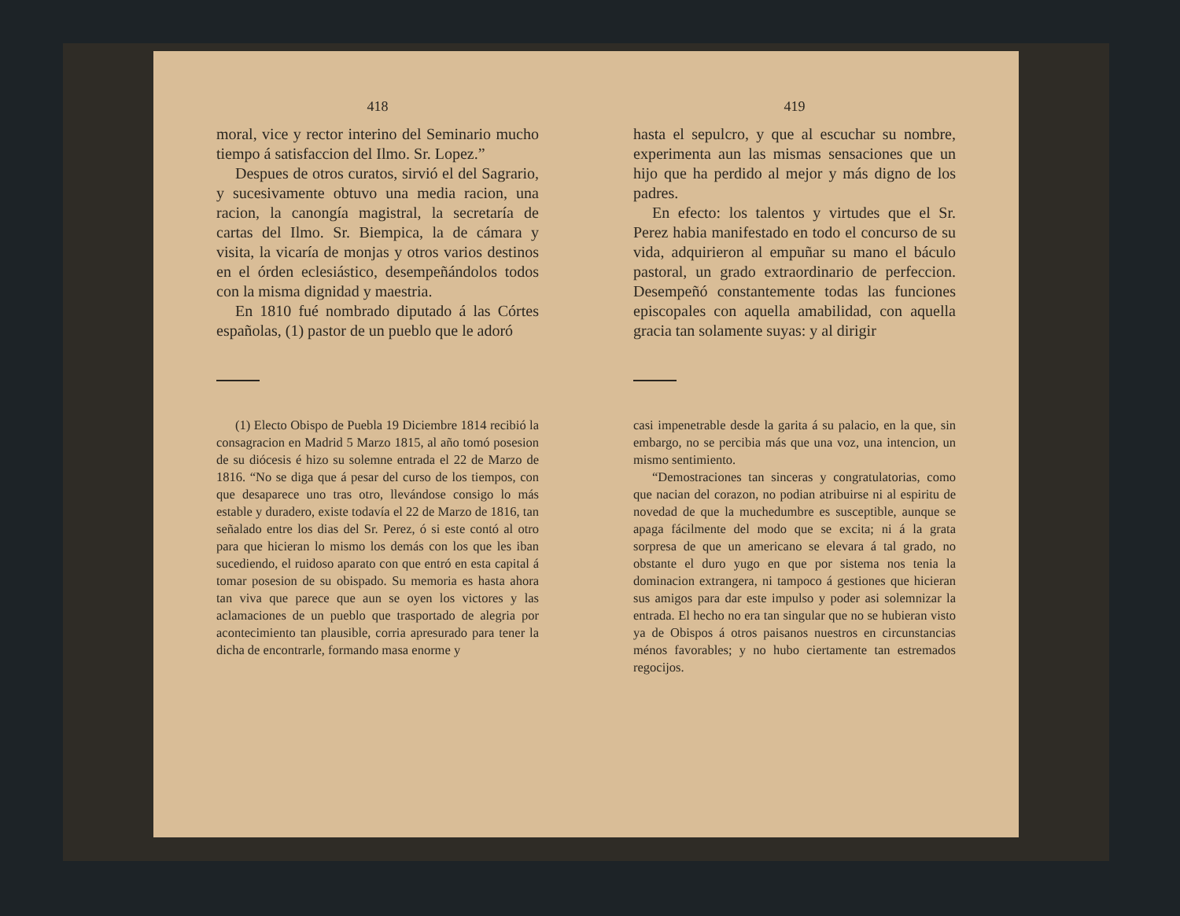418
moral, vice y rector interino del Seminario mucho tiempo á satisfaccion del Ilmo. Sr. Lopez.”
Despues de otros curatos, sirvió el del Sagrario, y sucesivamente obtuvo una media racion, una racion, la canongía magistral, la secretaría de cartas del Ilmo. Sr. Biempica, la de cámara y visita, la vicaría de monjas y otros varios destinos en el órden eclesiástico, desempeñándolos todos con la misma dignidad y maestria.
En 1810 fué nombrado diputado á las Córtes españolas, (1) pastor de un pueblo que le adoró
(1) Electo Obispo de Puebla 19 Diciembre 1814 recibió la consagracion en Madrid 5 Marzo 1815, al año tomó posesion de su diócesis é hizo su solemne entrada el 22 de Marzo de 1816. “No se diga que á pesar del curso de los tiempos, con que desaparece uno tras otro, llevándose consigo lo más estable y duradero, existe todavía el 22 de Marzo de 1816, tan señalado entre los dias del Sr. Perez, ó si este contó al otro para que hicieran lo mismo los demás con los que les iban sucediendo, el ruidoso aparato con que entró en esta capital á tomar posesion de su obispado. Su memoria es hasta ahora tan viva que parece que aun se oyen los victores y las aclamaciones de un pueblo que trasportado de alegria por acontecimiento tan plausible, corria apresurado para tener la dicha de encontrarle, formando masa enorme y
419
hasta el sepulcro, y que al escuchar su nombre, experimenta aun las mismas sensaciones que un hijo que ha perdido al mejor y más digno de los padres.
En efecto: los talentos y virtudes que el Sr. Perez habia manifestado en todo el concurso de su vida, adquirieron al empuñar su mano el báculo pastoral, un grado extraordinario de perfeccion. Desempeñó constantemente todas las funciones episcopales con aquella amabilidad, con aquella gracia tan solamente suyas: y al dirigir
casi impenetrable desde la garita á su palacio, en la que, sin embargo, no se percibia más que una voz, una intencion, un mismo sentimiento.
“Demostraciones tan sinceras y congratulatorias, como que nacian del corazon, no podian atribuirse ni al espiritu de novedad de que la muchedumbre es susceptible, aunque se apaga fácilmente del modo que se excita; ni á la grata sorpresa de que un americano se elevara á tal grado, no obstante el duro yugo en que por sistema nos tenia la dominacion extrangera, ni tampoco á gestiones que hicieran sus amigos para dar este impulso y poder asi solemnizar la entrada. El hecho no era tan singular que no se hubieran visto ya de Obispos á otros paisanos nuestros en circunstancias ménos favorables; y no hubo ciertamente tan estremados regocijos.